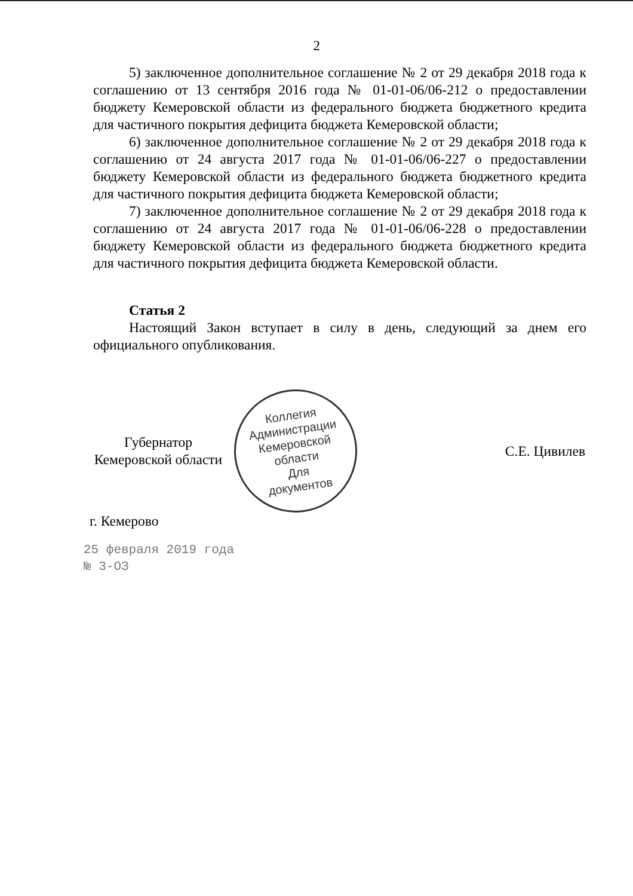2
5) заключенное дополнительное соглашение № 2 от 29 декабря 2018 года к соглашению от 13 сентября 2016 года № 01-01-06/06-212 о предоставлении бюджету Кемеровской области из федерального бюджета бюджетного кредита для частичного покрытия дефицита бюджета Кемеровской области;
6) заключенное дополнительное соглашение № 2 от 29 декабря 2018 года к соглашению от 24 августа 2017 года № 01-01-06/06-227 о предоставлении бюджету Кемеровской области из федерального бюджета бюджетного кредита для частичного покрытия дефицита бюджета Кемеровской области;
7) заключенное дополнительное соглашение № 2 от 29 декабря 2018 года к соглашению от 24 августа 2017 года № 01-01-06/06-228 о предоставлении бюджету Кемеровской области из федерального бюджета бюджетного кредита для частичного покрытия дефицита бюджета Кемеровской области.
Статья 2
Настоящий Закон вступает в силу в день, следующий за днем его официального опубликования.
Губернатор
Кемеровской области
Коллегия Администрации Кемеровской области
Для
документов
С.Е. Цивилев
г. Кемерово
25 февраля 2019 года
№ 3-ОЗ